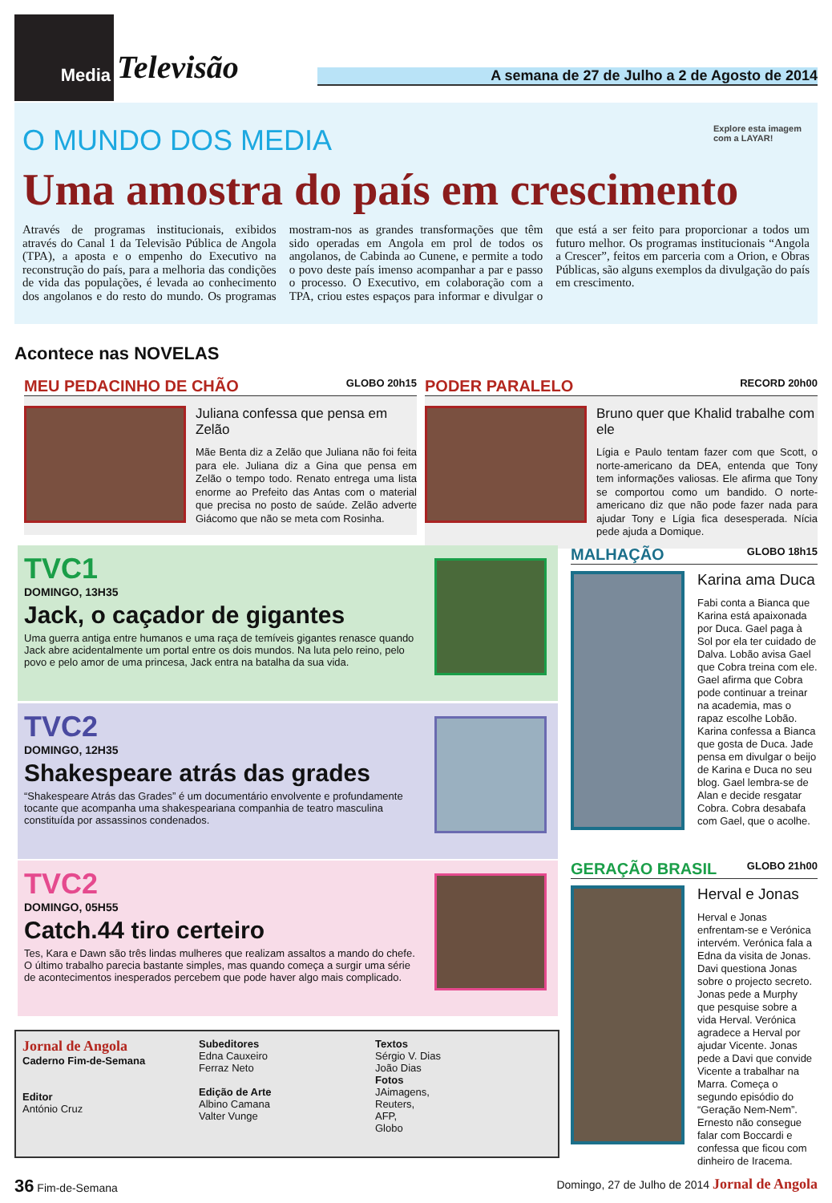Media Televisão A semana de 27 de Julho a 2 de Agosto de 2014
Explore esta imagem
com a LAYAR!
O MUNDO DOS MEDIA
Uma amostra do país em crescimento
Através de programas institucionais, exibidos através do Canal 1 da Televisão Pública de Angola (TPA), a aposta e o empenho do Executivo na reconstrução do país, para a melhoria das condições de vida das populações, é levada ao conhecimento dos angolanos e do resto do mundo. Os programas mostram-nos as grandes transformações que têm sido operadas em Angola em prol de todos os angolanos, de Cabinda ao Cunene, e permite a todo o povo deste país imenso acompanhar a par e passo o processo. O Executivo, em colaboração com a TPA, criou estes espaços para informar e divulgar o que está a ser feito para proporcionar a todos um futuro melhor. Os programas institucionais “Angola a Crescer”, feitos em parceria com a Orion, e Obras Públicas, são alguns exemplos da divulgação do país em crescimento.
Acontece nas NOVELAS
MEU PEDACINHO DE CHÃO GLOBO 20h15
Juliana confessa que pensa em Zelão
Mãe Benta diz a Zelão que Juliana não foi feita para ele. Juliana diz a Gina que pensa em Zelão o tempo todo. Renato entrega uma lista enorme ao Prefeito das Antas com o material que precisa no posto de saúde. Zelão adverte Giácomo que não se meta com Rosinha.
PODER PARALELO RECORD 20h00
Bruno quer que Khalid trabalhe com ele
Lígia e Paulo tentam fazer com que Scott, o norte-americano da DEA, entenda que Tony tem informações valiosas. Ele afirma que Tony se comportou como um bandido. O norte-americano diz que não pode fazer nada para ajudar Tony e Lígia fica desesperada. Nícia pede ajuda a Domique.
TVC1
DOMINGO, 13H35
Jack, o caçador de gigantes
Uma guerra antiga entre humanos e uma raça de temíveis gigantes renasce quando Jack abre acidentalmente um portal entre os dois mundos. Na luta pelo reino, pelo povo e pelo amor de uma princesa, Jack entra na batalha da sua vida.
TVC2
DOMINGO, 12H35
Shakespeare atrás das grades
“Shakespeare Atrás das Grades” é um documentário envolvente e profundamente tocante que acompanha uma shakespeariana companhia de teatro masculina constituída por assassinos condenados.
TVC2
DOMINGO, 05H55
Catch.44 tiro certeiro
Tes, Kara e Dawn são três lindas mulheres que realizam assaltos a mando do chefe. O último trabalho parecia bastante simples, mas quando começa a surgir uma série de acontecimentos inesperados percebem que pode haver algo mais complicado.
MALHAÇÃO GLOBO 18h15
Karina ama Duca
Fabi conta a Bianca que Karina está apaixonada por Duca. Gael paga à Sol por ela ter cuidado de Dalva. Lobão avisa Gael que Cobra treina com ele. Gael afirma que Cobra pode continuar a treinar na academia, mas o rapaz escolhe Lobão. Karina confessa a Bianca que gosta de Duca. Jade pensa em divulgar o beijo de Karina e Duca no seu blog. Gael lembra-se de Alan e decide resgatar Cobra. Cobra desabafa com Gael, que o acolhe.
GERAÇÃO BRASIL GLOBO 21h00
Herval e Jonas
Herval e Jonas enfrentam-se e Verónica intervém. Verónica fala a Edna da visita de Jonas. Davi questiona Jonas sobre o projecto secreto. Jonas pede a Murphy que pesquise sobre a vida Herval. Verónica agradece a Herval por ajudar Vicente. Jonas pede a Davi que convide Vicente a trabalhar na Marra. Começa o segundo episódio do “Geração Nem-Nem”. Ernesto não consegue falar com Boccardi e confessa que ficou com dinheiro de Iracema.
Jornal de Angola
Caderno Fim-de-Semana
Editor
António Cruz
Subeditores
Edna Cauxeiro
Ferraz Neto
Edição de Arte
Albino Camana
Valter Vunge
Textos
Sérgio V. Dias
João Dias
Fotos
JAimagens,
Reuters,
AFP,
Globo
36 Fim-de-Semana Domingo, 27 de Julho de 2014 Jornal de Angola